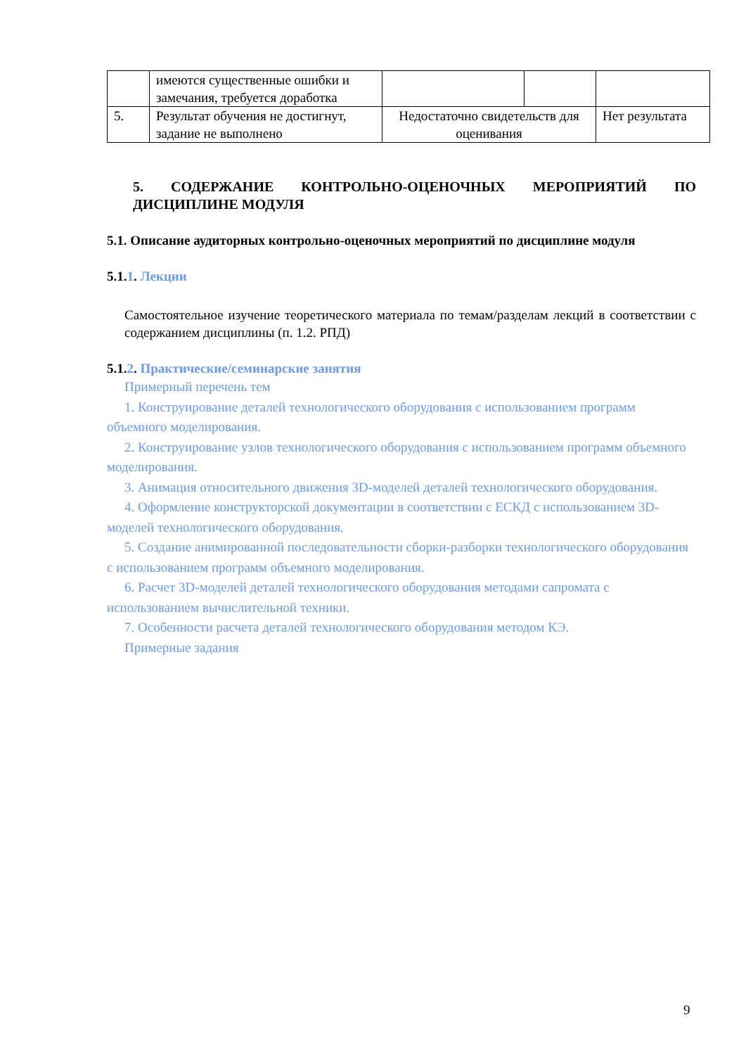| | имеются существенные ошибки и замечания, требуется доработка | | | |
| 5. | Результат обучения не достигнут, задание не выполнено | Недостаточно свидетельств для оценивания | | Нет результата |
5. СОДЕРЖАНИЕ КОНТРОЛЬНО-ОЦЕНОЧНЫХ МЕРОПРИЯТИЙ ПО ДИСЦИПЛИНЕ МОДУЛЯ
5.1. Описание аудиторных контрольно-оценочных мероприятий по дисциплине модуля
5.1.1. Лекции
Самостоятельное изучение теоретического материала по темам/разделам лекций в соответствии с содержанием дисциплины (п. 1.2. РПД)
5.1.2. Практические/семинарские занятия
Примерный перечень тем
1. Конструирование деталей технологического оборудования с использованием программ объемного моделирования.
2. Конструирование узлов технологического оборудования с использованием программ объемного моделирования.
3. Анимация относительного движения 3D-моделей деталей технологического оборудования.
4. Оформление конструкторской документации в соответствии с ЕСКД с использованием 3D-моделей технологического оборудования.
5. Создание анимированной последовательности сборки-разборки технологического оборудования с использованием программ объемного моделирования.
6. Расчет 3D-моделей деталей технологического оборудования методами сапромата с использованием вычислительной техники.
7. Особенности расчета деталей технологического оборудования методом КЭ.
Примерные задания
9